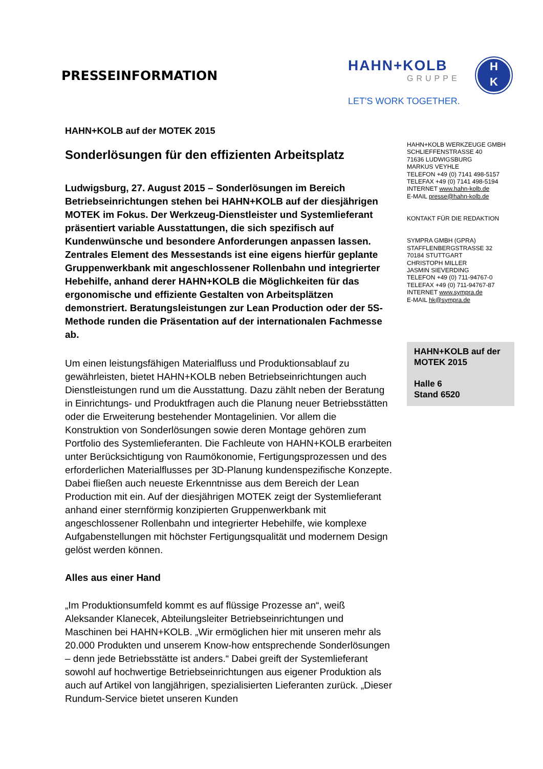PRESSEINFORMATION
HAHN+KOLB
GRUPPE
LET'S WORK TOGETHER.
H
K
HAHN+KOLB auf der MOTEK 2015
Sonderlösungen für den effizienten Arbeitsplatz
Ludwigsburg, 27. August 2015 – Sonderlösungen im Bereich Betriebseinrichtungen stehen bei HAHN+KOLB auf der diesjährigen MOTEK im Fokus. Der Werkzeug-Dienstleister und Systemlieferant präsentiert variable Ausstattungen, die sich spezifisch auf Kundenwünsche und besondere Anforderungen anpassen lassen. Zentrales Element des Messestands ist eine eigens hierfür geplante Gruppenwerkbank mit angeschlossener Rollenbahn und integrierter Hebehilfe, anhand derer HAHN+KOLB die Möglichkeiten für das ergonomische und effiziente Gestalten von Arbeitsplätzen demonstriert. Beratungsleistungen zur Lean Production oder der 5S-Methode runden die Präsentation auf der internationalen Fachmesse ab.
Um einen leistungsfähigen Materialfluss und Produktionsablauf zu gewährleisten, bietet HAHN+KOLB neben Betriebseinrichtungen auch Dienstleistungen rund um die Ausstattung. Dazu zählt neben der Beratung in Einrichtungs- und Produktfragen auch die Planung neuer Betriebsstätten oder die Erweiterung bestehender Montagelinien. Vor allem die Konstruktion von Sonderlösungen sowie deren Montage gehören zum Portfolio des Systemlieferanten. Die Fachleute von HAHN+KOLB erarbeiten unter Berücksichtigung von Raumökonomie, Fertigungsprozessen und des erforderlichen Materialflusses per 3D-Planung kundenspezifische Konzepte. Dabei fließen auch neueste Erkenntnisse aus dem Bereich der Lean Production mit ein. Auf der diesjährigen MOTEK zeigt der Systemlieferant anhand einer sternförmig konzipierten Gruppenwerkbank mit angeschlossener Rollenbahn und integrierter Hebehilfe, wie komplexe Aufgabenstellungen mit höchster Fertigungsqualität und modernem Design gelöst werden können.
Alles aus einer Hand
„Im Produktionsumfeld kommt es auf flüssige Prozesse an“, weiß Aleksander Klanecek, Abteilungsleiter Betriebseinrichtungen und Maschinen bei HAHN+KOLB. „Wir ermöglichen hier mit unseren mehr als 20.000 Produkten und unserem Know-how entsprechende Sonderlösungen – denn jede Betriebsstätte ist anders.“ Dabei greift der Systemlieferant sowohl auf hochwertige Betriebseinrichtungen aus eigener Produktion als auch auf Artikel von langjährigen, spezialisierten Lieferanten zurück. „Dieser Rundum-Service bietet unseren Kunden
HAHN+KOLB WERKZEUGE GMBH
SCHLIEFFENSTRASSE 40
71636 LUDWIGSBURG
MARKUS VEYHLE
TELEFON +49 (0) 7141 498-5157
TELEFAX +49 (0) 7141 498-5194
INTERNET www.hahn-kolb.de
E-MAIL presse@hahn-kolb.de
KONTAKT FÜR DIE REDAKTION
SYMPRA GMBH (GPRA)
STAFFLENBERGSTRASSE 32
70184 STUTTGART
CHRISTOPH MILLER
JASMIN SIEVERDING
TELEFON +49 (0) 711-94767-0
TELEFAX +49 (0) 711-94767-87
INTERNET www.sympra.de
E-MAIL hk@sympra.de
HAHN+KOLB auf der MOTEK 2015
Halle 6
Stand 6520